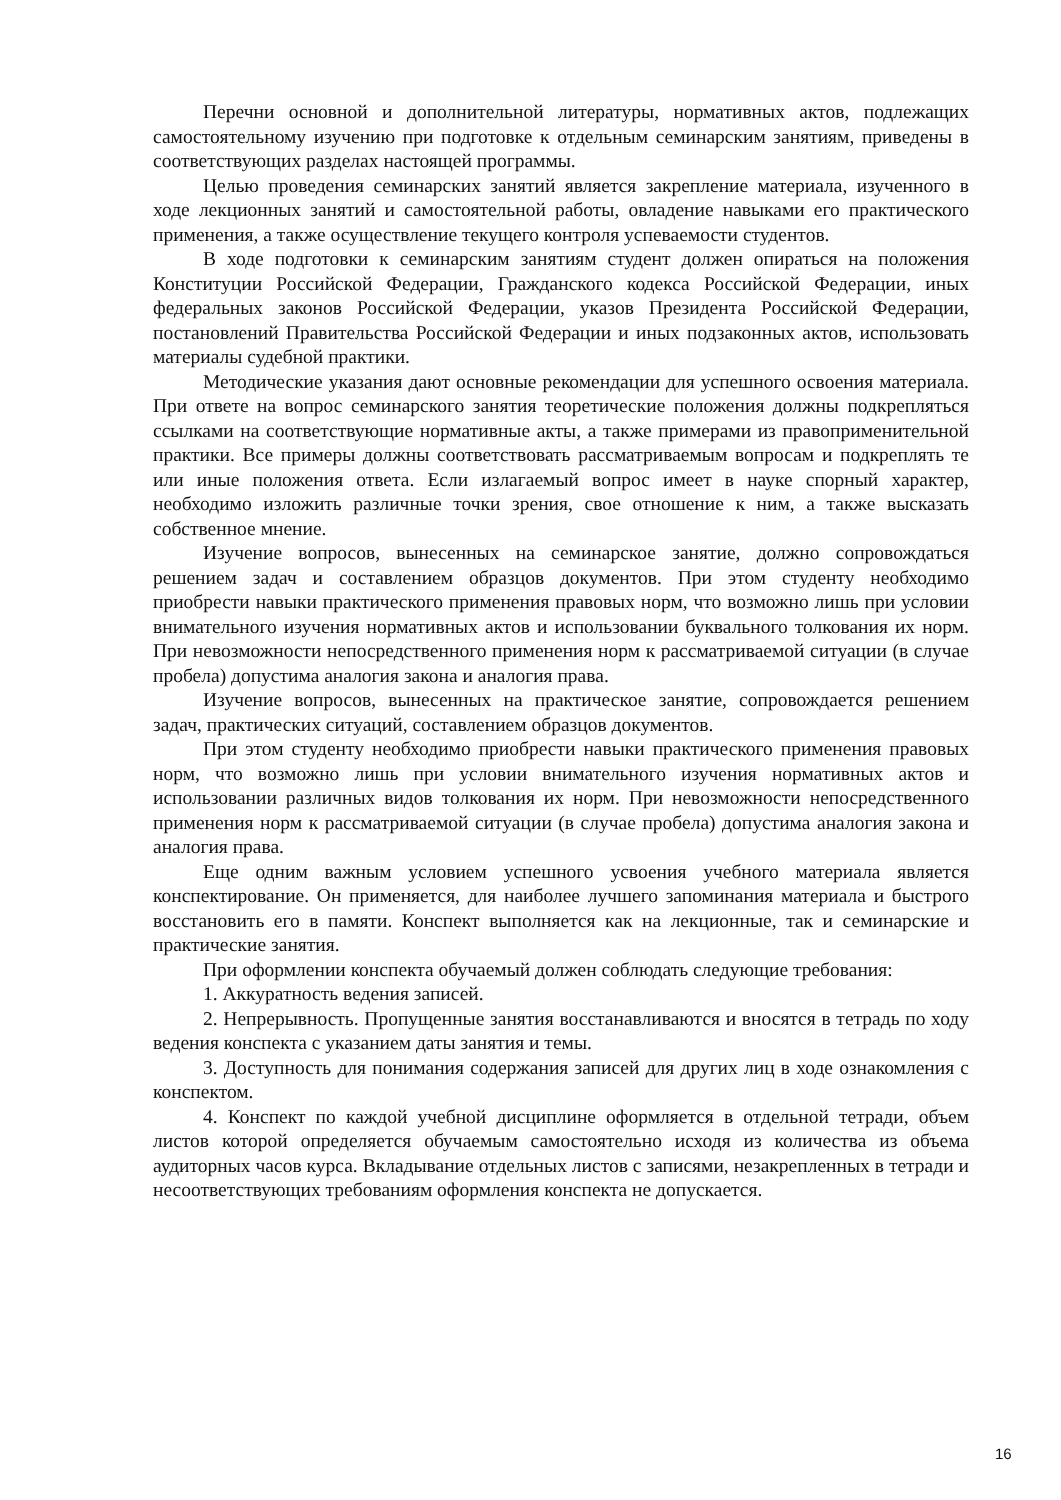Перечни основной и дополнительной литературы, нормативных актов, подлежащих самостоятельному изучению при подготовке к отдельным семинарским занятиям, приведены в соответствующих разделах настоящей программы.
Целью проведения семинарских занятий является закрепление материала, изученного в ходе лекционных занятий и самостоятельной работы, овладение навыками его практического применения, а также осуществление текущего контроля успеваемости студентов.
В ходе подготовки к семинарским занятиям студент должен опираться на положения Конституции Российской Федерации, Гражданского кодекса Российской Федерации, иных федеральных законов Российской Федерации, указов Президента Российской Федерации, постановлений Правительства Российской Федерации и иных подзаконных актов, использовать материалы судебной практики.
Методические указания дают основные рекомендации для успешного освоения материала. При ответе на вопрос семинарского занятия теоретические положения должны подкрепляться ссылками на соответствующие нормативные акты, а также примерами из правоприменительной практики. Все примеры должны соответствовать рассматриваемым вопросам и подкреплять те или иные положения ответа. Если излагаемый вопрос имеет в науке спорный характер, необходимо изложить различные точки зрения, свое отношение к ним, а также высказать собственное мнение.
Изучение вопросов, вынесенных на семинарское занятие, должно сопровождаться решением задач и составлением образцов документов. При этом студенту необходимо приобрести навыки практического применения правовых норм, что возможно лишь при условии внимательного изучения нормативных актов и использовании буквального толкования их норм. При невозможности непосредственного применения норм к рассматриваемой ситуации (в случае пробела) допустима аналогия закона и аналогия права.
Изучение вопросов, вынесенных на практическое занятие, сопровождается решением задач, практических ситуаций, составлением образцов документов.
При этом студенту необходимо приобрести навыки практического применения правовых норм, что возможно лишь при условии внимательного изучения нормативных актов и использовании различных видов толкования их норм. При невозможности непосредственного применения норм к рассматриваемой ситуации (в случае пробела) допустима аналогия закона и аналогия права.
Еще одним важным условием успешного усвоения учебного материала является конспектирование. Он применяется, для наиболее лучшего запоминания материала и быстрого восстановить его в памяти. Конспект выполняется как на лекционные, так и семинарские и практические занятия.
При оформлении конспекта обучаемый должен соблюдать следующие требования:
1. Аккуратность ведения записей.
2. Непрерывность. Пропущенные занятия восстанавливаются и вносятся в тетрадь по ходу ведения конспекта с указанием даты занятия и темы.
3. Доступность для понимания содержания записей для других лиц в ходе ознакомления с конспектом.
4. Конспект по каждой учебной дисциплине оформляется в отдельной тетради, объем листов которой определяется обучаемым самостоятельно исходя из количества из объема аудиторных часов курса. Вкладывание отдельных листов с записями, незакрепленных в тетради и несоответствующих требованиям оформления конспекта не допускается.
16